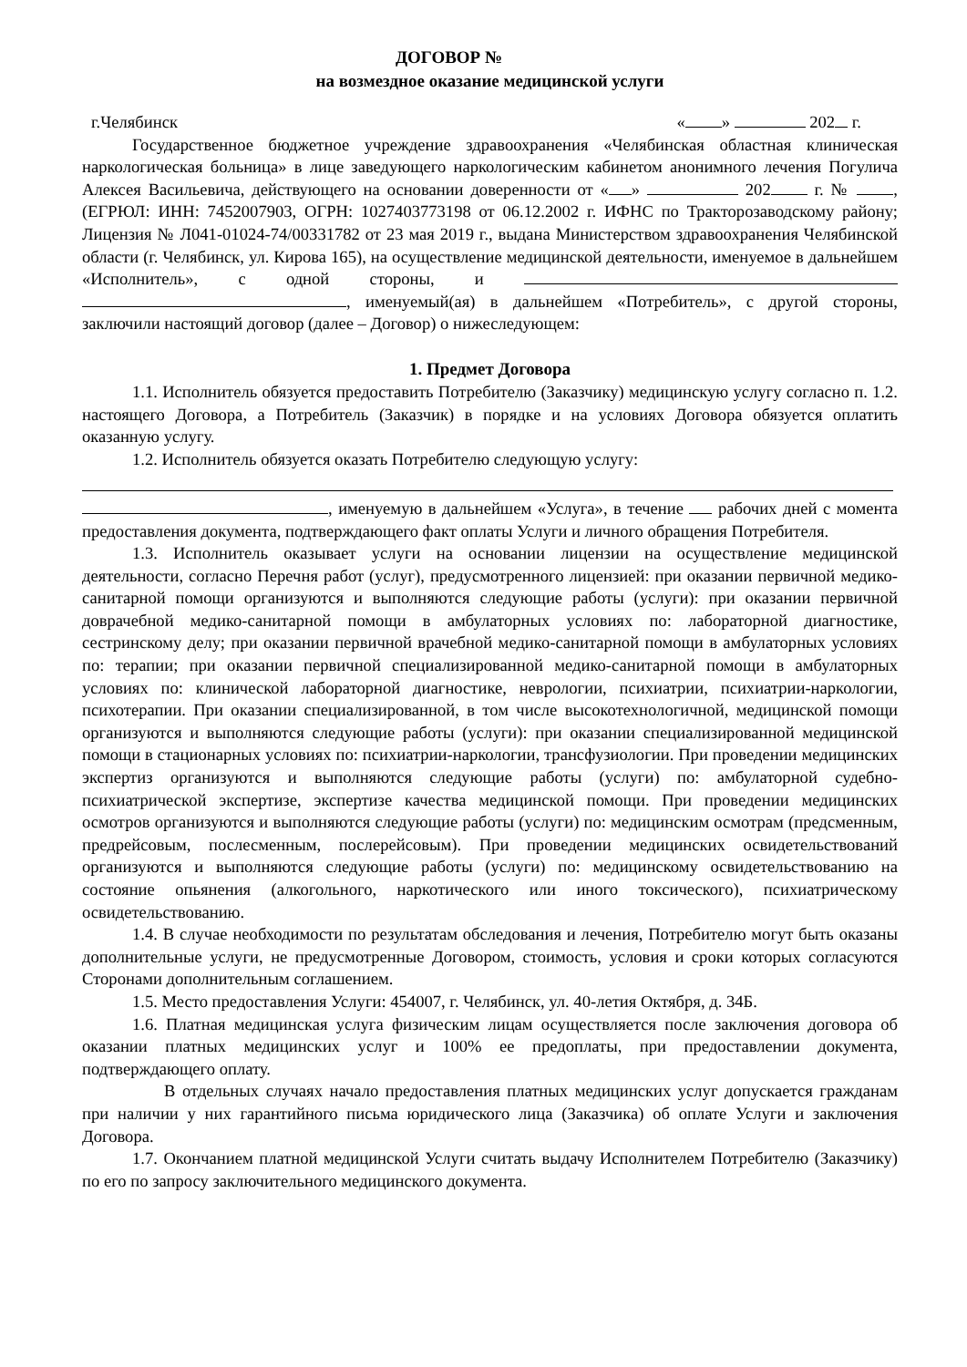ДОГОВОР №
на возмездное оказание медицинской услуги
г.Челябинск « » 202 г.
Государственное бюджетное учреждение здравоохранения «Челябинская областная клиническая наркологическая больница» в лице заведующего наркологическим кабинетом анонимного лечения Погулича Алексея Васильевича, действующего на основании доверенности от « » 202 г. № , (ЕГРЮЛ: ИНН: 7452007903, ОГРН: 1027403773198 от 06.12.2002 г. ИФНС по Тракторозаводскому району; Лицензия № Л041-01024-74/00331782 от 23 мая 2019 г., выдана Министерством здравоохранения Челябинской области (г. Челябинск, ул. Кирова 165), на осуществление медицинской деятельности, именуемое в дальнейшем «Исполнитель», с одной стороны, и , именуемый(ая) в дальнейшем «Потребитель», с другой стороны, заключили настоящий договор (далее – Договор) о нижеследующем:
1. Предмет Договора
1.1. Исполнитель обязуется предоставить Потребителю (Заказчику) медицинскую услугу согласно п. 1.2. настоящего Договора, а Потребитель (Заказчик) в порядке и на условиях Договора обязуется оплатить оказанную услугу.
1.2. Исполнитель обязуется оказать Потребителю следующую услугу:
, именуемую в дальнейшем «Услуга», в течение рабочих дней с момента предоставления документа, подтверждающего факт оплаты Услуги и личного обращения Потребителя.
1.3. Исполнитель оказывает услуги на основании лицензии на осуществление медицинской деятельности, согласно Перечня работ (услуг), предусмотренного лицензией: при оказании первичной медико-санитарной помощи организуются и выполняются следующие работы (услуги): при оказании первичной доврачебной медико-санитарной помощи в амбулаторных условиях по: лабораторной диагностике, сестринскому делу; при оказании первичной врачебной медико-санитарной помощи в амбулаторных условиях по: терапии; при оказании первичной специализированной медико-санитарной помощи в амбулаторных условиях по: клинической лабораторной диагностике, неврологии, психиатрии, психиатрии-наркологии, психотерапии. При оказании специализированной, в том числе высокотехнологичной, медицинской помощи организуются и выполняются следующие работы (услуги): при оказании специализированной медицинской помощи в стационарных условиях по: психиатрии-наркологии, трансфузиологии. При проведении медицинских экспертиз организуются и выполняются следующие работы (услуги) по: амбулаторной судебно-психиатрической экспертизе, экспертизе качества медицинской помощи. При проведении медицинских осмотров организуются и выполняются следующие работы (услуги) по: медицинским осмотрам (предсменным, предрейсовым, послесменным, послерейсовым). При проведении медицинских освидетельствований организуются и выполняются следующие работы (услуги) по: медицинскому освидетельствованию на состояние опьянения (алкогольного, наркотического или иного токсического), психиатрическому освидетельствованию.
1.4. В случае необходимости по результатам обследования и лечения, Потребителю могут быть оказаны дополнительные услуги, не предусмотренные Договором, стоимость, условия и сроки которых согласуются Сторонами дополнительным соглашением.
1.5. Место предоставления Услуги: 454007, г. Челябинск, ул. 40-летия Октября, д. 34Б.
1.6. Платная медицинская услуга физическим лицам осуществляется после заключения договора об оказании платных медицинских услуг и 100% ее предоплаты, при предоставлении документа, подтверждающего оплату.
В отдельных случаях начало предоставления платных медицинских услуг допускается гражданам при наличии у них гарантийного письма юридического лица (Заказчика) об оплате Услуги и заключения Договора.
1.7. Окончанием платной медицинской Услуги считать выдачу Исполнителем Потребителю (Заказчику) по его по запросу заключительного медицинского документа.